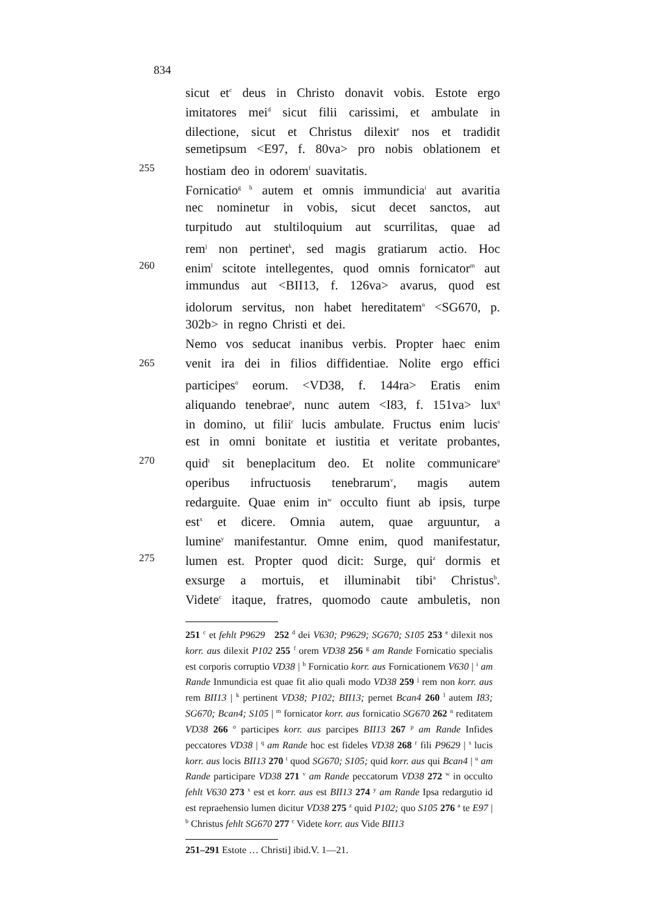834
sicut et<sup>c</sup> deus in Christo donavit vobis. Estote ergo
imitatores mei<sup>d</sup> sicut filii carissimi, et ambulate in
dilectione, sicut et Christus dilexit<sup>e</sup> nos et tradidit
semetipsum <E97, f. 80va> pro nobis oblationem et
255 hostiam deo in odorem<sup>f</sup> suavitatis.
Fornicatio<sup>g h</sup> autem et omnis immundicia<sup>i</sup> aut avaritia
nec nominetur in vobis, sicut decet sanctos, aut
turpitudo aut stultiloquium aut scurrilitas, quae ad
rem<sup>j</sup> non pertinet<sup>k</sup>, sed magis gratiarum actio. Hoc
260 enim<sup>l</sup> scitote intellegentes, quod omnis fornicator<sup>m</sup> aut
immundus aut <BII13, f. 126va> avarus, quod est
idolorum servitus, non habet hereditatem<sup>n</sup> <SG670, p.
302b> in regno Christi et dei.
Nemo vos seducat inanibus verbis. Propter haec enim
265 venit ira dei in filios diffidentiae. Nolite ergo effici
participes<sup>o</sup> eorum. <VD38, f. 144ra> Eratis enim
aliquando tenebrae<sup>p</sup>, nunc autem <I83, f. 151va> lux<sup>q</sup>
in domino, ut filii<sup>r</sup> lucis ambulate. Fructus enim lucis<sup>s</sup>
est in omni bonitate et iustitia et veritate probantes,
270 quid<sup>t</sup> sit beneplacitum deo. Et nolite communicare<sup>u</sup>
operibus infructuosis tenebrarum<sup>v</sup>, magis autem
redarguite. Quae enim in<sup>w</sup> occulto fiunt ab ipsis, turpe
est<sup>x</sup> et dicere. Omnia autem, quae arguuntur, a
lumine<sup>y</sup> manifestantur. Omne enim, quod manifestatur,
275 lumen est. Propter quod dicit: Surge, qui<sup>z</sup> dormis et
exsurge a mortuis, et illuminabit tibi<sup>a</sup> Christus<sup>b</sup>.
Videte<sup>c</sup> itaque, fratres, quomodo caute ambuletis, non
251 <sup>c</sup> et fehlt P9629 252 <sup>d</sup> dei V630; P9629; SG670; S105 253 <sup>e</sup> dilexit nos korr. aus dilexit P102 255 <sup>f</sup> orem VD38 256 <sup>g</sup> am Rande Fornicatio specialis est corporis corruptio VD38 | <sup>h</sup> Fornicatio korr. aus Fornicationem V630 | <sup>i</sup> am Rande Inmundicia est quae fit alio quali modo VD38 259 <sup>j</sup> rem non korr. aus rem BII13 | <sup>k</sup> pertinent VD38; P102; BII13; pernet Bcan4 260 <sup>l</sup> autem I83; SG670; Bcan4; S105 | <sup>m</sup> fornicator korr. aus fornicatio SG670 262 <sup>n</sup> reditatem VD38 266 <sup>o</sup> participes korr. aus parcipes BII13 267 <sup>p</sup> am Rande Infides peccatores VD38 | <sup>q</sup> am Rande hoc est fideles VD38 268 <sup>r</sup> fili P9629 | <sup>s</sup> lucis korr. aus locis BII13 270 <sup>t</sup> quod SG670; S105; quid korr. aus qui Bcan4 | <sup>u</sup> am Rande participare VD38 271 <sup>v</sup> am Rande peccatorum VD38 272 <sup>w</sup> in occulto fehlt V630 273 <sup>x</sup> est et korr. aus est BII13 274 <sup>y</sup> am Rande Ipsa redargutio id est repraehensio lumen dicitur VD38 275 <sup>z</sup> quid P102; quo S105 276 <sup>a</sup> te E97 | <sup>b</sup> Christus fehlt SG670 277 <sup>c</sup> Videte korr. aus Vide BII13
251–291 Estote … Christi] ibid.V. 1—21.